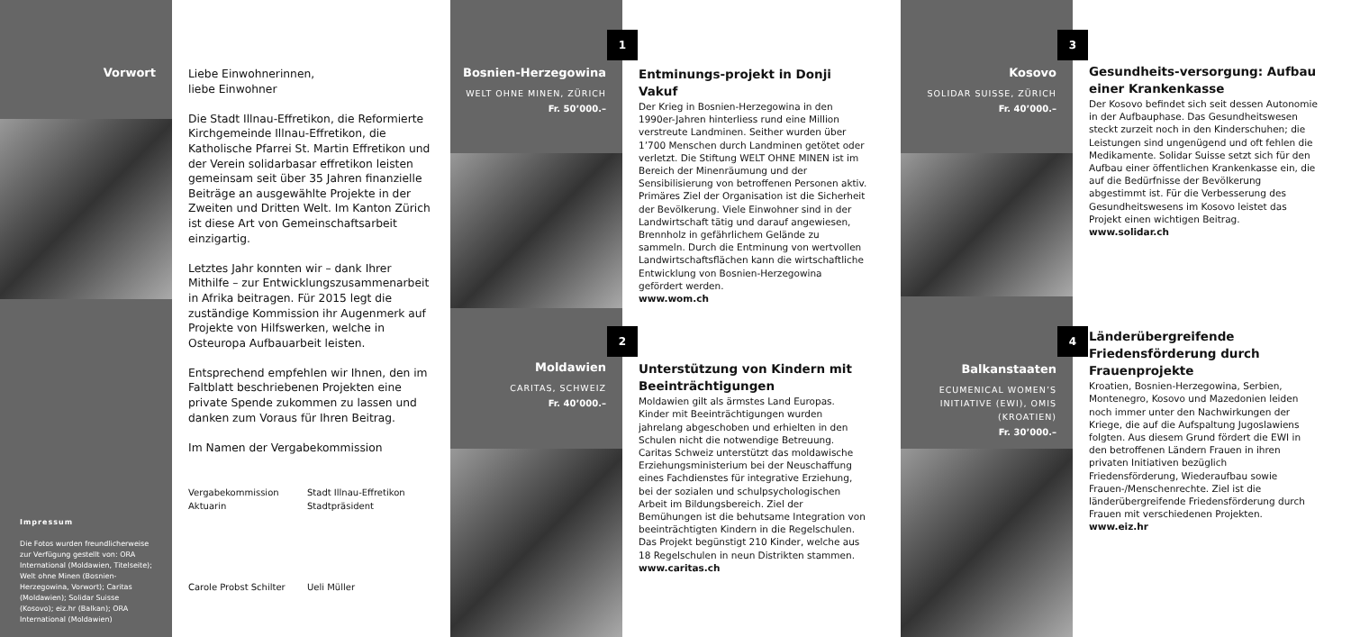Vorwort
Impressum
Die Fotos wurden freundlicherweise zur Verfügung gestellt von: ORA International (Moldawien, Titelseite); Welt ohne Minen (Bosnien-Herzegowina, Vorwort); Caritas (Moldawien); Solidar Suisse (Kosovo); eiz.hr (Balkan); ORA International (Moldawien)
Liebe Einwohnerinnen,
liebe Einwohner
Die Stadt Illnau-Effretikon, die Reformierte Kirchgemeinde Illnau-Effretikon, die Katholische Pfarrei St. Martin Effretikon und der Verein solidarbasar effretikon leisten gemeinsam seit über 35 Jahren finanzielle Beiträge an ausgewählte Projekte in der Zweiten und Dritten Welt. Im Kanton Zürich ist diese Art von Gemeinschaftsarbeit einzigartig.
Letztes Jahr konnten wir – dank Ihrer Mithilfe – zur Entwicklungszusammenarbeit in Afrika beitragen. Für 2015 legt die zuständige Kommission ihr Augenmerk auf Projekte von Hilfswerken, welche in Osteuropa Aufbauarbeit leisten.
Entsprechend empfehlen wir Ihnen, den im Faltblatt beschriebenen Projekten eine private Spende zukommen zu lassen und danken zum Voraus für Ihren Beitrag.
Im Namen der Vergabekommission
Vergabekommission
Aktuarin
Carole Probst Schilter
Stadt Illnau-Effretikon
Stadtpräsident
Ueli Müller
1
Bosnien-Herzegowina
WELT OHNE MINEN, ZÜRICH
Fr. 50’000.–
2
Moldawien
CARITAS, SCHWEIZ
Fr. 40’000.–
Entminungs-projekt in Donji Vakuf
Der Krieg in Bosnien-Herzegowina in den 1990er-Jahren hinterliess rund eine Million verstreute Landminen. Seither wurden über 1’700 Menschen durch Landminen getötet oder verletzt. Die Stiftung WELT OHNE MINEN ist im Bereich der Minenräumung und der Sensibilisierung von betroffenen Personen aktiv. Primäres Ziel der Organisation ist die Sicherheit der Bevölkerung. Viele Einwohner sind in der Landwirtschaft tätig und darauf angewiesen, Brennholz in gefährlichem Gelände zu sammeln. Durch die Entminung von wertvollen Landwirtschaftsflächen kann die wirtschaftliche Entwicklung von Bosnien-Herzegowina gefördert werden.
www.wom.ch
Unterstützung von Kindern mit Beeinträchtigungen
Moldawien gilt als ärmstes Land Europas. Kinder mit Beeinträchtigungen wurden jahrelang abgeschoben und erhielten in den Schulen nicht die notwendige Betreuung. Caritas Schweiz unterstützt das moldawische Erziehungsministerium bei der Neuschaffung eines Fachdienstes für integrative Erziehung, bei der sozialen und schulpsychologischen Arbeit im Bildungsbereich. Ziel der Bemühungen ist die behutsame Integration von beeinträchtigten Kindern in die Regelschulen. Das Projekt begünstigt 210 Kinder, welche aus 18 Regelschulen in neun Distrikten stammen.
www.caritas.ch
3
Kosovo
SOLIDAR SUISSE, ZÜRICH
Fr. 40’000.–
4
Balkanstaaten
ECUMENICAL WOMEN’S INITIATIVE (EWI), OMIS (KROATIEN)
Fr. 30’000.–
Gesundheits-versorgung: Aufbau einer Krankenkasse
Der Kosovo befindet sich seit dessen Autonomie in der Aufbauphase. Das Gesundheitswesen steckt zurzeit noch in den Kinderschuhen; die Leistungen sind ungenügend und oft fehlen die Medikamente. Solidar Suisse setzt sich für den Aufbau einer öffentlichen Krankenkasse ein, die auf die Bedürfnisse der Bevölkerung abgestimmt ist. Für die Verbesserung des Gesundheitswesens im Kosovo leistet das Projekt einen wichtigen Beitrag.
www.solidar.ch
Länderübergreifende Friedensförderung durch Frauenprojekte
Kroatien, Bosnien-Herzegowina, Serbien, Montenegro, Kosovo und Mazedonien leiden noch immer unter den Nachwirkungen der Kriege, die auf die Aufspaltung Jugoslawiens folgten. Aus diesem Grund fördert die EWI in den betroffenen Ländern Frauen in ihren privaten Initiativen bezüglich Friedensförderung, Wiederaufbau sowie Frauen-/Menschenrechte. Ziel ist die länderübergreifende Friedensförderung durch Frauen mit verschiedenen Projekten.
www.eiz.hr